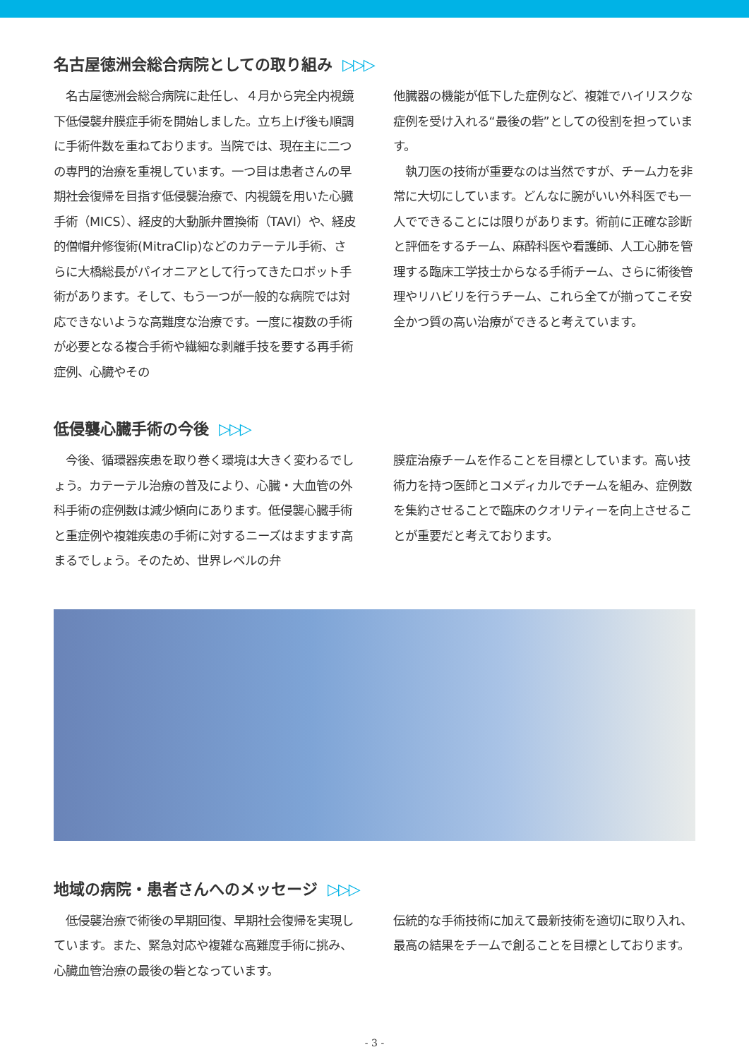名古屋徳洲会総合病院としての取り組み ▷▷▷
　名古屋徳洲会総合病院に赴任し、４月から完全内視鏡下低侵襲弁膜症手術を開始しました。立ち上げ後も順調に手術件数を重ねております。当院では、現在主に二つの専門的治療を重視しています。一つ目は患者さんの早期社会復帰を目指す低侵襲治療で、内視鏡を用いた心臓手術（MICS）、経皮的大動脈弁置換術（TAVI）や、経皮的僧帽弁修復術(MitraClip)などのカテーテル手術、さらに大橋総長がパイオニアとして行ってきたロボット手術があります。そして、もう一つが一般的な病院では対応できないような高難度な治療です。一度に複数の手術が必要となる複合手術や繊細な剥離手技を要する再手術症例、心臓やその
他臓器の機能が低下した症例など、複雑でハイリスクな症例を受け入れる“最後の砦”としての役割を担っています。
　執刀医の技術が重要なのは当然ですが、チーム力を非常に大切にしています。どんなに腕がいい外科医でも一人でできることには限りがあります。術前に正確な診断と評価をするチーム、麻酔科医や看護師、人工心肺を管理する臨床工学技士からなる手術チーム、さらに術後管理やリハビリを行うチーム、これら全てが揃ってこそ安全かつ質の高い治療ができると考えています。
低侵襲心臓手術の今後 ▷▷▷
　今後、循環器疾患を取り巻く環境は大きく変わるでしょう。カテーテル治療の普及により、心臓・大血管の外科手術の症例数は減少傾向にあります。低侵襲心臓手術と重症例や複雑疾患の手術に対するニーズはますます高まるでしょう。そのため、世界レベルの弁
膜症治療チームを作ることを目標としています。高い技術力を持つ医師とコメディカルでチームを組み、症例数を集約させることで臨床のクオリティーを向上させることが重要だと考えております。
地域の病院・患者さんへのメッセージ ▷▷▷
　低侵襲治療で術後の早期回復、早期社会復帰を実現しています。また、緊急対応や複雑な高難度手術に挑み、心臓血管治療の最後の砦となっています。
伝統的な手術技術に加えて最新技術を適切に取り入れ、最高の結果をチームで創ることを目標としております。
- 3 -